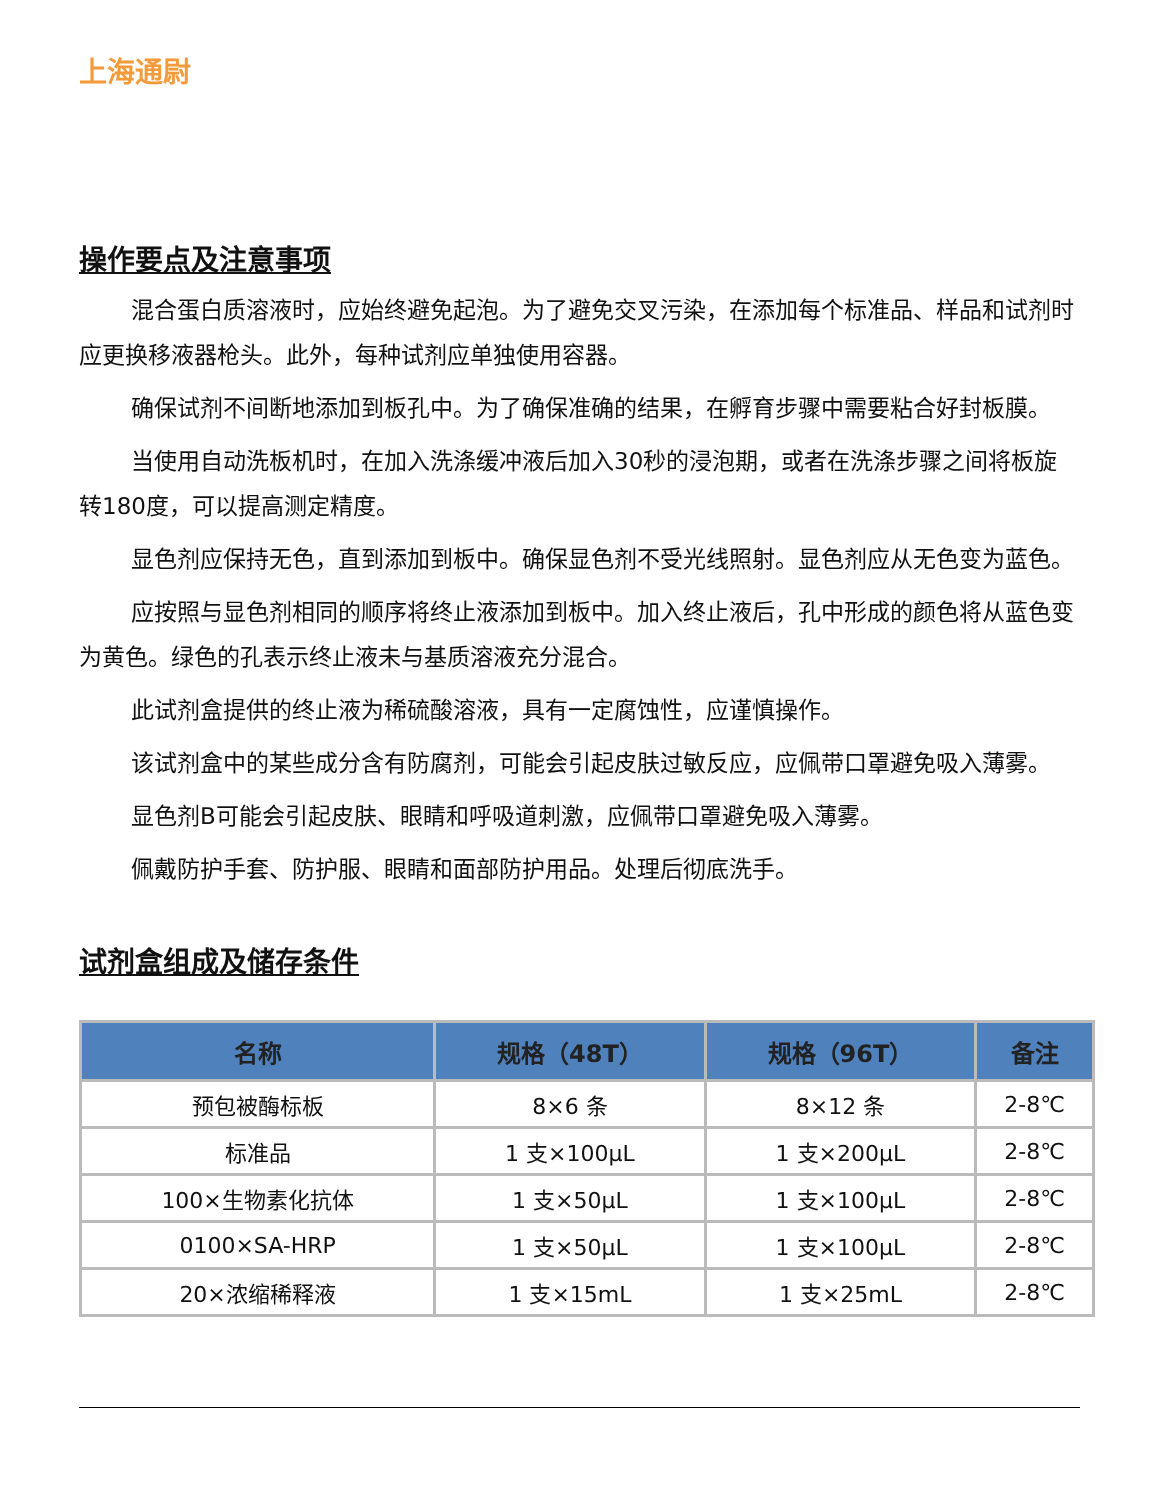上海通尉
操作要点及注意事项
混合蛋白质溶液时，应始终避免起泡。为了避免交叉污染，在添加每个标准品、样品和试剂时应更换移液器枪头。此外，每种试剂应单独使用容器。
确保试剂不间断地添加到板孔中。为了确保准确的结果，在孵育步骤中需要粘合好封板膜。
当使用自动洗板机时，在加入洗涤缓冲液后加入30秒的浸泡期，或者在洗涤步骤之间将板旋转180度，可以提高测定精度。
显色剂应保持无色，直到添加到板中。确保显色剂不受光线照射。显色剂应从无色变为蓝色。
应按照与显色剂相同的顺序将终止液添加到板中。加入终止液后，孔中形成的颜色将从蓝色变为黄色。绿色的孔表示终止液未与基质溶液充分混合。
此试剂盒提供的终止液为稀硫酸溶液，具有一定腐蚀性，应谨慎操作。
该试剂盒中的某些成分含有防腐剂，可能会引起皮肤过敏反应，应佩带口罩避免吸入薄雾。
显色剂B可能会引起皮肤、眼睛和呼吸道刺激，应佩带口罩避免吸入薄雾。
佩戴防护手套、防护服、眼睛和面部防护用品。处理后彻底洗手。
试剂盒组成及储存条件
| 名称 | 规格（48T） | 规格（96T） | 备注 |
| --- | --- | --- | --- |
| 预包被酶标板 | 8×6 条 | 8×12 条 | 2-8℃ |
| 标准品 | 1 支×100μL | 1 支×200μL | 2-8℃ |
| 100×生物素化抗体 | 1 支×50μL | 1 支×100μL | 2-8℃ |
| 0100×SA-HRP | 1 支×50μL | 1 支×100μL | 2-8℃ |
| 20×浓缩稀释液 | 1 支×15mL | 1 支×25mL | 2-8℃ |